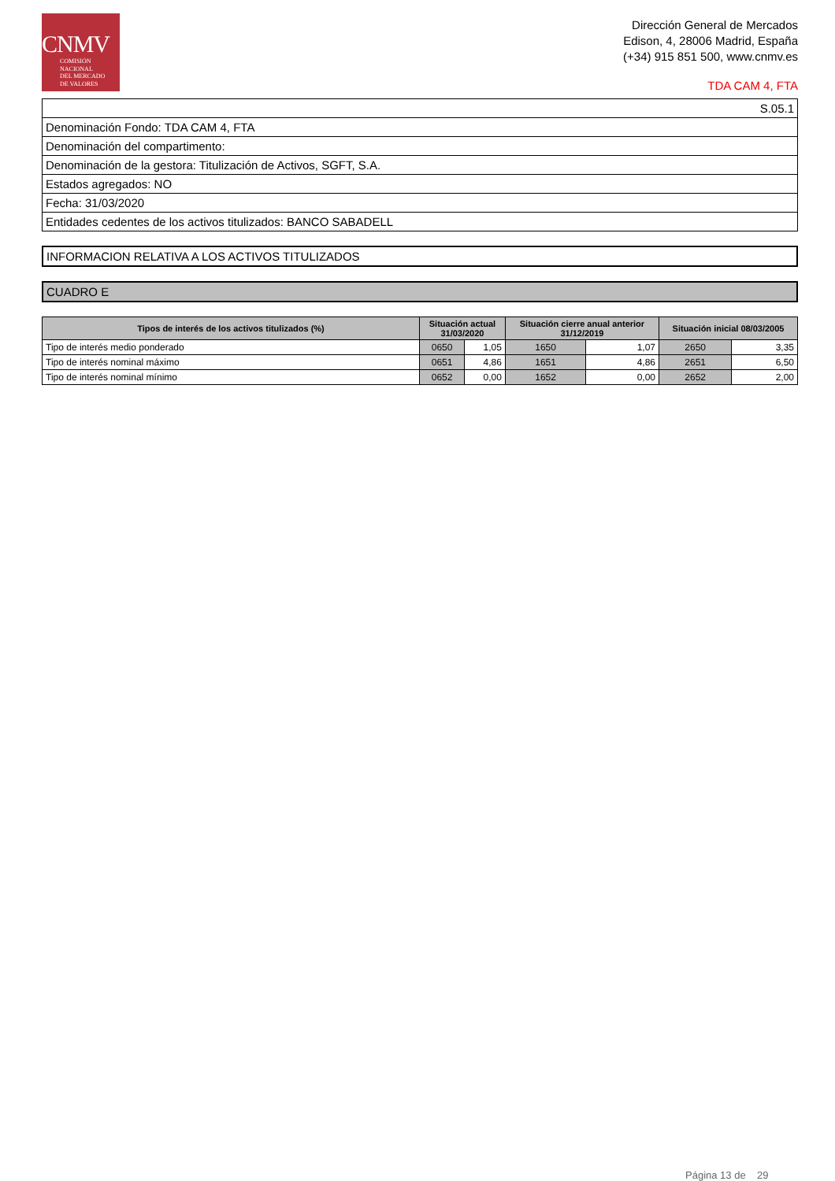CNMV
COMISIÓN
NACIONAL
DEL MERCADO
DE VALORES
Dirección General de Mercados
Edison, 4, 28006 Madrid, España
(+34) 915 851 500, www.cnmv.es
TDA CAM 4, FTA
| S.05.1 |
| Denominación Fondo: TDA CAM 4, FTA |
| Denominación del compartimento: |
| Denominación de la gestora: Titulización de Activos, SGFT, S.A. |
| Estados agregados: NO |
| Fecha: 31/03/2020 |
| Entidades cedentes de los activos titulizados: BANCO SABADELL |
INFORMACION RELATIVA A LOS ACTIVOS TITULIZADOS
CUADRO E
| Tipos de interés de los activos titulizados (%) | Situación actual 31/03/2020 | | Situación cierre anual anterior 31/12/2019 | | Situación inicial 08/03/2005 | |
| --- | --- | --- | --- | --- | --- | --- |
| Tipo de interés medio ponderado | 0650 | 1,05 | 1650 | 1,07 | 2650 | 3,35 |
| Tipo de interés nominal máximo | 0651 | 4,86 | 1651 | 4,86 | 2651 | 6,50 |
| Tipo de interés nominal mínimo | 0652 | 0,00 | 1652 | 0,00 | 2652 | 2,00 |
Página 13 de 29